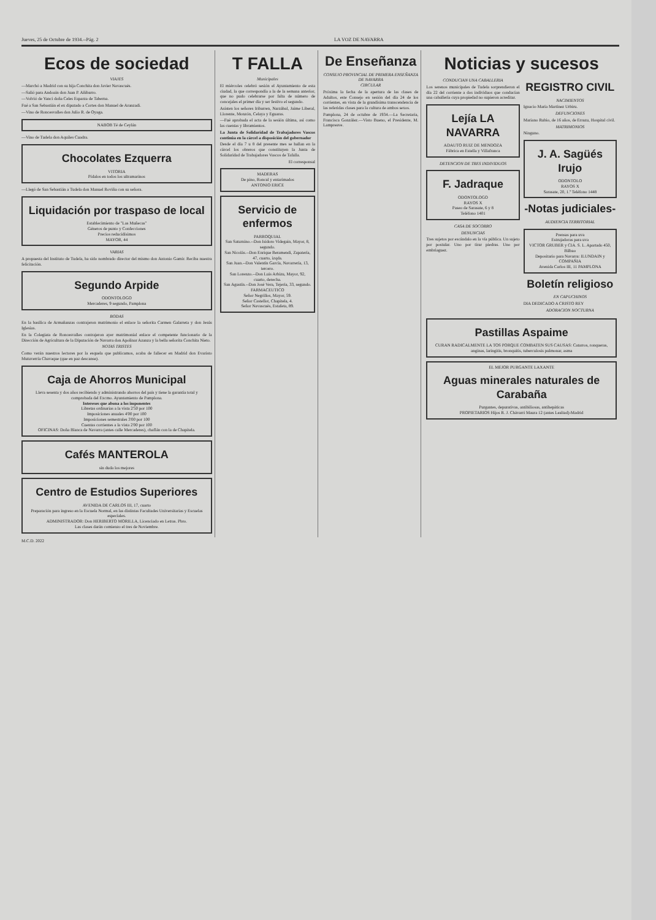Jueves, 25 de Octubre de 1934.--Pág. 2 LA VOZ DE NAVARRA
Ecos de sociedad
VIAJES
—Marchó a Madrid con su hija Conchita don Javier Navascués.
—Salió para Andoain don Juan P. Añibarro.
—Volvió de Yanci doña Celes Esparza de Taberna.
Fué a San Sebastián el ex diputado a Cortes don Manuel de Aranzadi.
—Vino de Roncesvalles don Julio R. de Oyaga.
NABOB Té de Ceylán
—Vino de Tudela don Aquiles Cuadra.
Chocolates Ezquerra
VITORIA
Pídalos en todos los ultramarinos
—Llegó de San Sebastián a Tudela don Manuel Roviña con su señora.
Liquidación por traspaso de local
Establecimiento de "Las Muñecas"
Géneros de punto y Confecciones
Precios reducidísimos
MAYOR, 44
VARIAS
A propuesta del Instituto de Tudela, ha sido nombrado director del mismo don Antonio Gamir. Reciba nuestra felicitación.
Segundo Arpide
ODONTOLOGO
Mercaderes, 9 segundo, Pamplona
BODAS
En la basílica de Armañanzas contrajeron matrimonio el enlace la señorita Carmen Galarreta y don Jesús Iglesias.
En la Colegiata de Roncesvalles contrajeron ayer matrimonial enlace el competente funcionario de la Dirección de Agricultura de la Diputación de Navarra don Apolinar Azanza y la bella señorita Conchita Nieto.
NOTAS TRISTES
Como verán nuestros lectores por la esquela que publicamos, acaba de fallecer en Madrid don Evaristo Mutuverría Chavaque (que en paz descanse).
Caja de Ahorros Municipal
Lleva sesenta y dos años recibiendo y administrando ahorros del país y tiene la garantía total y comprobada del Excmo. Ayuntamiento de Pamplona.
Intereses que abona a los imponentes
Libretas ordinarias a la vista 2'50 por 100
Imposiciones anuales 4'00 por 100
Imposiciones semestrales 3'00 por 100
Cuentas corrientes a la vista 2'00 por 100
OFICINAS: Doña Blanca de Navarra (antes calle Mercaderes), chaflán con la de Chapitela.
Cafés MANTEROLA
sin duda los mejores
Centro de Estudios Superiores
AVENIDA DE CARLOS III, 17, cuarto
Preparación para ingreso en la Escuela Normal, en las distintas Facultades Universitarias y Escuelas especiales.
ADMINISTRADOR: Don HERIBERTO MORILLA, Licenciado en Letras. Pbro.
Las clases darán comienzo el tres de Noviembre.
T FALLA
Municipales
El miércoles celebró sesión el Ayuntamiento de esta ciudad, la que correspondía a la de la semana anterior, que no pudo celebrarse por falta de número de concejales el primer día y ser festivo el segundo.
Asisten los señores Iribarren, Narzábal, Jaime Liberal, Llorente, Monzón, Celaya y Eguaras.
—Fué aprobada el acta de la sesión última, así como las cuentas y libramientos.
La Junta de Solidaridad de Trabajadores Vascos continúa en la cárcel a disposición del gobernador
Desde el día 7 u 8 del presente mes se hallan en la cárcel los obreros que constituyen la Junta de Solidaridad de Trabajadores Vascos de Tafalla.
El corresponsal
MADERAS
De pino, Roncal y entarimados
ANTONIO ERICE
Servicio de enfermos
PARROQUIAL
San Saturnino.--Don Isidoro Videgain, Mayor, 8, segundo.
San Nicolás.--Don Enrique Beramendi, Zapatería, 47, cuarto, izqda.
San Juan.--Don Valentín García, Navarrería, 13, tercero.
San Lorenzo.--Don Luis Arbizu, Mayor, 92, cuarto, derecha.
San Agustín.--Don José Vera, Tejería, 33, segundo.
FARMACEUTICO
Señor Negrillos, Mayor, 59.
Señor Castellot, Chapitela, 4.
Señor Navascués, Estafeta, 89.
De Enseñanza
CONSEJO PROVINCIAL DE PRIMERA ENSEÑANZA DE NAVARRA
CIRCULAR
Próxima la fecha de la apertura de las clases de Adultos, este Consejo en sesión del día 24 de los corrientes, en vista de la grandísima transcendencia de las referidas clases para la cultura de ambos sexos.
Pamplona, 24 de octubre de 1934.—La Secretaria, Francisca González.—Visto Bueno, el Presidente, M. Lampreave.
Noticias y sucesos
CONDUCIAN UNA CABALLERIA
Los serenos municipales de Tudela sorprendieron el día 22 del corriente a dos individuos que conducían una caballería cuya propiedad no supieron acreditar.
Lejía LA NAVARRA
ADAUTO RUIZ DE MENDOZA
Fábrica en Estella y Villafranca
DETENCION DE TRES INDIVIDUOS
F. Jadraque
ODONTOLOGO
RAYOS X
Paseo de Sarasate, 6 y 8
Teléfono 1401
CASA DE SOCORRO
DENUNCIAS
Tres sujetos por escándalo en la vía pública. Un sujeto por postular. Uno por tirar piedras. Uno por embriaguez.
REGISTRO CIVIL
NACIMIENTOS
Ignacio María Martínez Urbiru.
DEFUNCIONES
Mariano Rubio, de 16 años, de Errazu, Hospital civil.
MATRIMONIOS
Ninguno.
J. A. Sagüés Irujo
ODONTOLO
RAYOS X
Sarasate, 20, 1.º Teléfono 1448
-Notas judiciales-
AUDIENCIA TERRITORIAL
Prensas para uva
Estrujadoras para uva
VICTOR GRUBER y CIA. S. L. Apartado 450, Bilbao
Depositario para Navarra: ILUNDAIN y COMPAÑIA
Avenida Carlos III, 11 PAMPLONA
Boletín religioso
EN CAPUCHINOS
DIA DEDICADO A CRISTO REY
ADORACION NOCTURNA
Pastillas Aspaime
CURAN RADICALMENTE LA TOS PORQUE COMBATEN SUS CAUSAS: Catarros, ronqueras, anginas, laringitis, bronquitis, tuberculosis pulmonar, asma
EL MEJOR PURGANTE LAXANTE
Aguas minerales naturales de Carabaña
Purgantes, depurativas, antibiliosas, antihepáticas
PROPIETARIOS Hijos R. J. Chávarri Maura 12 (antes Lealtad)-Madrid
M.C.D. 2022